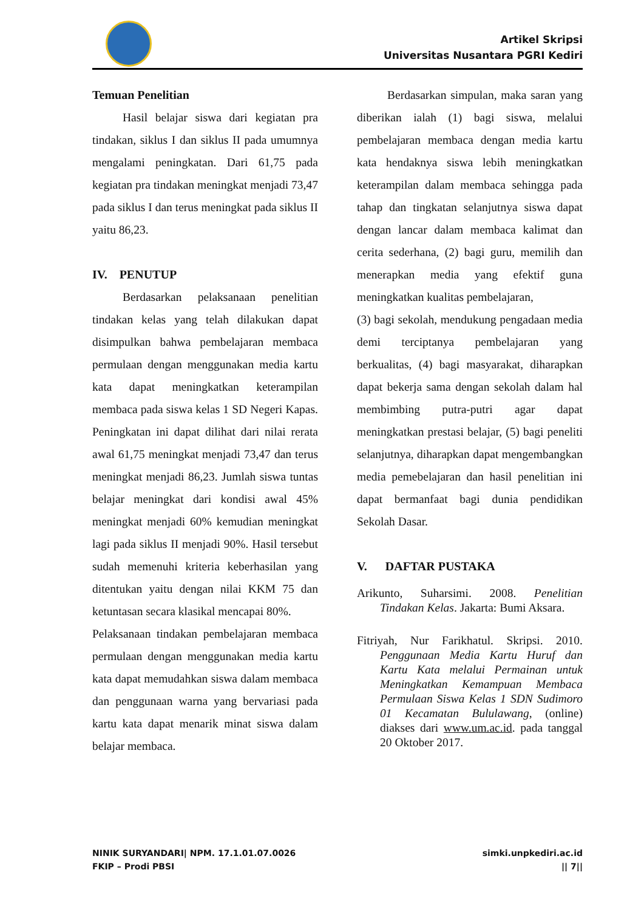Artikel Skripsi
Universitas Nusantara PGRI Kediri
Temuan Penelitian
Hasil belajar siswa dari kegiatan pra tindakan, siklus I dan siklus II pada umumnya mengalami peningkatan. Dari 61,75 pada kegiatan pra tindakan meningkat menjadi 73,47 pada siklus I dan terus meningkat pada siklus II yaitu 86,23.
IV. PENUTUP
Berdasarkan pelaksanaan penelitian tindakan kelas yang telah dilakukan dapat disimpulkan bahwa pembelajaran membaca permulaan dengan menggunakan media kartu kata dapat meningkatkan keterampilan membaca pada siswa kelas 1 SD Negeri Kapas. Peningkatan ini dapat dilihat dari nilai rerata awal 61,75 meningkat menjadi 73,47 dan terus meningkat menjadi 86,23. Jumlah siswa tuntas belajar meningkat dari kondisi awal 45% meningkat menjadi 60% kemudian meningkat lagi pada siklus II menjadi 90%. Hasil tersebut sudah memenuhi kriteria keberhasilan yang ditentukan yaitu dengan nilai KKM 75 dan ketuntasan secara klasikal mencapai 80%.
Pelaksanaan tindakan pembelajaran membaca permulaan dengan menggunakan media kartu kata dapat memudahkan siswa dalam membaca dan penggunaan warna yang bervariasi pada kartu kata dapat menarik minat siswa dalam belajar membaca.
Berdasarkan simpulan, maka saran yang diberikan ialah (1) bagi siswa, melalui pembelajaran membaca dengan media kartu kata hendaknya siswa lebih meningkatkan keterampilan dalam membaca sehingga pada tahap dan tingkatan selanjutnya siswa dapat dengan lancar dalam membaca kalimat dan cerita sederhana, (2) bagi guru, memilih dan menerapkan media yang efektif guna meningkatkan kualitas pembelajaran,
(3) bagi sekolah, mendukung pengadaan media demi terciptanya pembelajaran yang berkualitas, (4) bagi masyarakat, diharapkan dapat bekerja sama dengan sekolah dalam hal membimbing putra-putri agar dapat meningkatkan prestasi belajar, (5) bagi peneliti selanjutnya, diharapkan dapat mengembangkan media pemebelajaran dan hasil penelitian ini dapat bermanfaat bagi dunia pendidikan Sekolah Dasar.
V. DAFTAR PUSTAKA
Arikunto, Suharsimi. 2008. Penelitian Tindakan Kelas. Jakarta: Bumi Aksara.
Fitriyah, Nur Farikhatul. Skripsi. 2010. Penggunaan Media Kartu Huruf dan Kartu Kata melalui Permainan untuk Meningkatkan Kemampuan Membaca Permulaan Siswa Kelas 1 SDN Sudimoro 01 Kecamatan Bululawang, (online) diakses dari www.um.ac.id. pada tanggal 20 Oktober 2017.
NINIK SURYANDARI| NPM. 17.1.01.07.0026
FKIP – Prodi PBSI
simki.unpkediri.ac.id
|| 7||